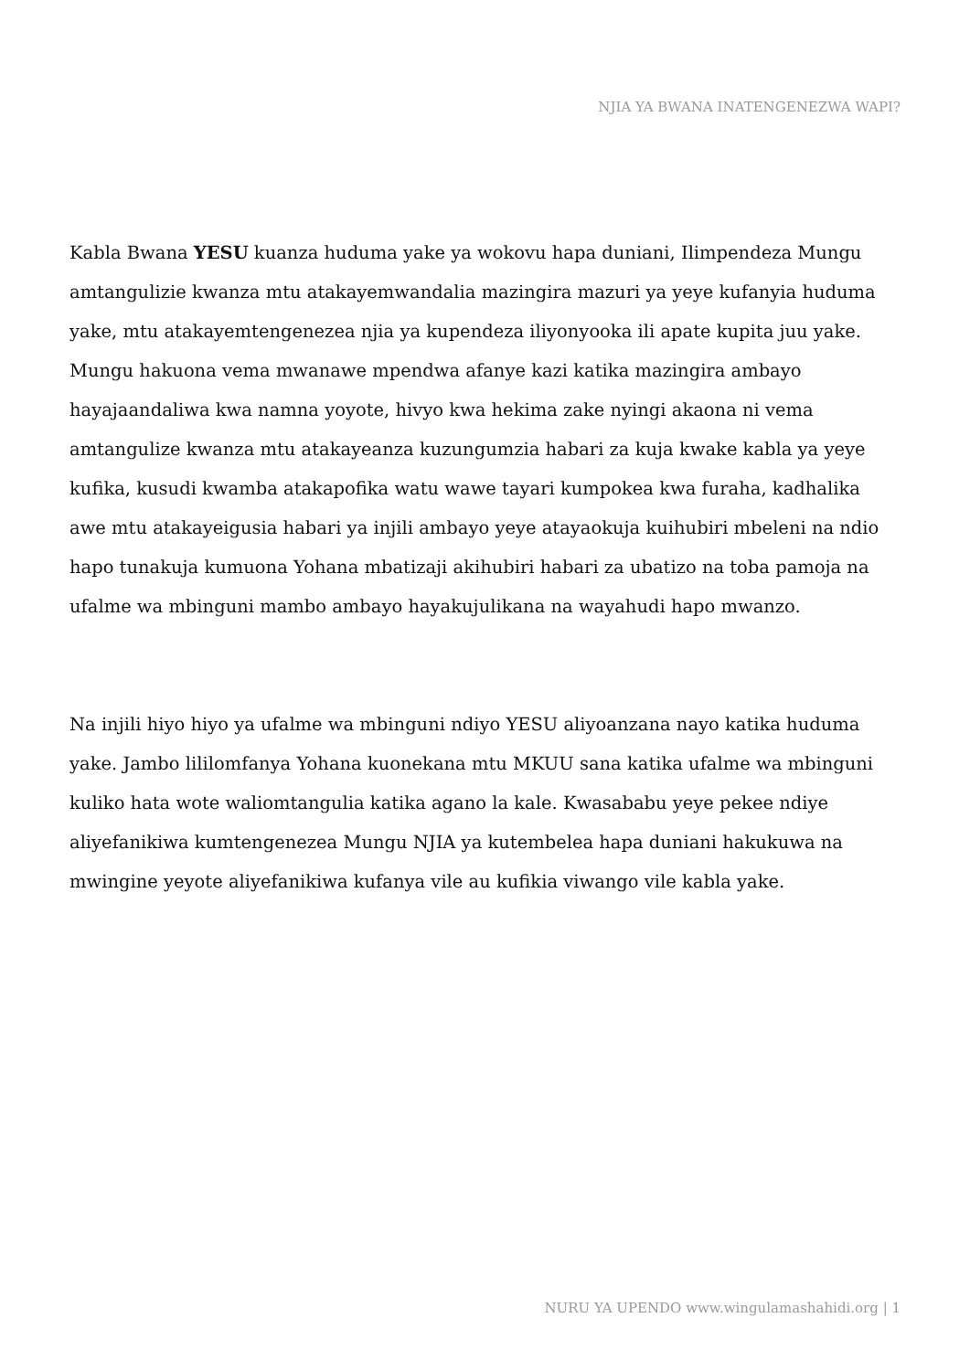NJIA YA BWANA INATENGENEZWA WAPI?
Kabla Bwana YESU kuanza huduma yake ya wokovu hapa duniani, Ilimpendeza Mungu amtangulizie kwanza mtu atakayemwandalia mazingira mazuri ya yeye kufanyia huduma yake, mtu atakayemtengenezea njia ya kupendeza iliyonyooka ili apate kupita juu yake. Mungu hakuona vema mwanawe mpendwa afanye kazi katika mazingira ambayo hayajaandaliwa kwa namna yoyote, hivyo kwa hekima zake nyingi akaona ni vema amtangulize kwanza mtu atakayeanza kuzungumzia habari za kuja kwake kabla ya yeye kufika, kusudi kwamba atakapofika watu wawe tayari kumpokea kwa furaha, kadhalika awe mtu atakayeigusia habari ya injili ambayo yeye atayaokuja kuihubiri mbeleni na ndio hapo tunakuja kumuona Yohana mbatizaji akihubiri habari za ubatizo na toba pamoja na ufalme wa mbinguni mambo ambayo hayakujulikana na wayahudi hapo mwanzo.
Na injili hiyo hiyo ya ufalme wa mbinguni ndiyo YESU aliyoanzana nayo katika huduma yake. Jambo lililomfanya Yohana kuonekana mtu MKUU sana katika ufalme wa mbinguni kuliko hata wote waliomtangulia katika agano la kale. Kwasababu yeye pekee ndiye aliyefanikiwa kumtengenezea Mungu NJIA ya kutembelea hapa duniani hakukuwa na mwingine yeyote aliyefanikiwa kufanya vile au kufikia viwango vile kabla yake.
NURU YA UPENDO www.wingulamashahidi.org | 1